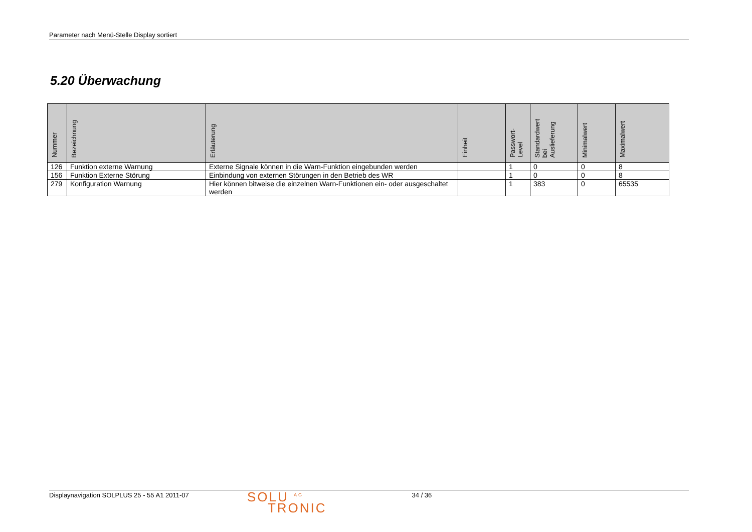Parameter nach Menü-Stelle Display sortiert
5.20 Überwachung
| Nummer | Bezeichnung | Erläuterung | Einheit | Passwort- Level | Standardwert bei Auslieferung | Minimalwert | Maximalwert |
| --- | --- | --- | --- | --- | --- | --- | --- |
| 126 | Funktion externe Warnung | Externe Signale können in die Warn-Funktion eingebunden werden | | 1 | 0 | 0 | 8 |
| 156 | Funktion Externe Störung | Einbindung von externen Störungen in den Betrieb des WR | | 1 | 0 | 0 | 8 |
| 279 | Konfiguration Warnung | Hier können bitweise die einzelnen Warn-Funktionen ein- oder ausgeschaltet werden | | 1 | 383 | 0 | 65535 |
Displaynavigation SOLPLUS 25 - 55 A1 2011-07
SOLU <sup>AG</sup>
TRONIC
34 / 36